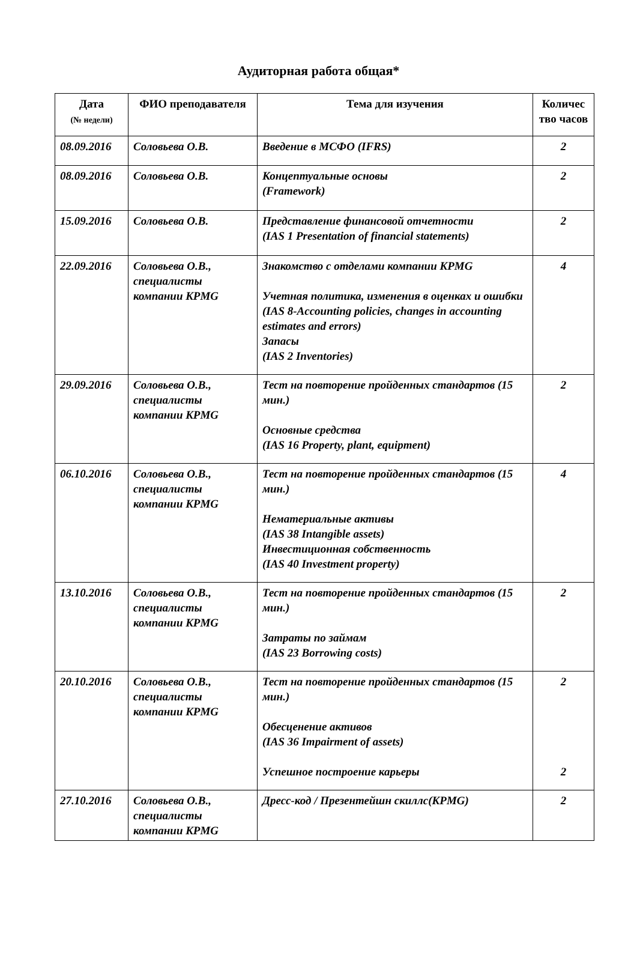Аудиторная работа общая*
| Дата (№ недели) | ФИО преподавателя | Тема для изучения | Количес тво часов |
| --- | --- | --- | --- |
| 08.09.2016 | Соловьева О.В. | Введение в МСФО (IFRS) | 2 |
| 08.09.2016 | Соловьева О.В. | Концептуальные основы (Framework) | 2 |
| 15.09.2016 | Соловьева О.В. | Представление финансовой отчетности (IAS 1 Presentation of financial statements) | 2 |
| 22.09.2016 | Соловьева О.В., специалисты компании KPMG | Знакомство с отделами компании KPMG Учетная политика, изменения в оценках и ошибки (IAS 8-Accounting policies, changes in accounting estimates and errors) Запасы (IAS 2 Inventories) | 4 |
| 29.09.2016 | Соловьева О.В., специалисты компании KPMG | Тест на повторение пройденных стандартов (15 мин.) Основные средства (IAS 16 Property, plant, equipment) | 2 |
| 06.10.2016 | Соловьева О.В., специалисты компании KPMG | Тест на повторение пройденных стандартов (15 мин.) Нематериальные активы (IAS 38 Intangible assets) Инвестиционная собственность (IAS 40 Investment property) | 4 |
| 13.10.2016 | Соловьева О.В., специалисты компании KPMG | Тест на повторение пройденных стандартов (15 мин.) Затраты по займам (IAS 23 Borrowing costs) | 2 |
| 20.10.2016 | Соловьева О.В., специалисты компании KPMG | Тест на повторение пройденных стандартов (15 мин.) Обесценение активов (IAS 36 Impairment of assets) Успешное построение карьеры | 2 2 |
| 27.10.2016 | Соловьева О.В., специалисты компании KPMG | Дресс-код / Презентейшн скиллс(KPMG) | 2 |